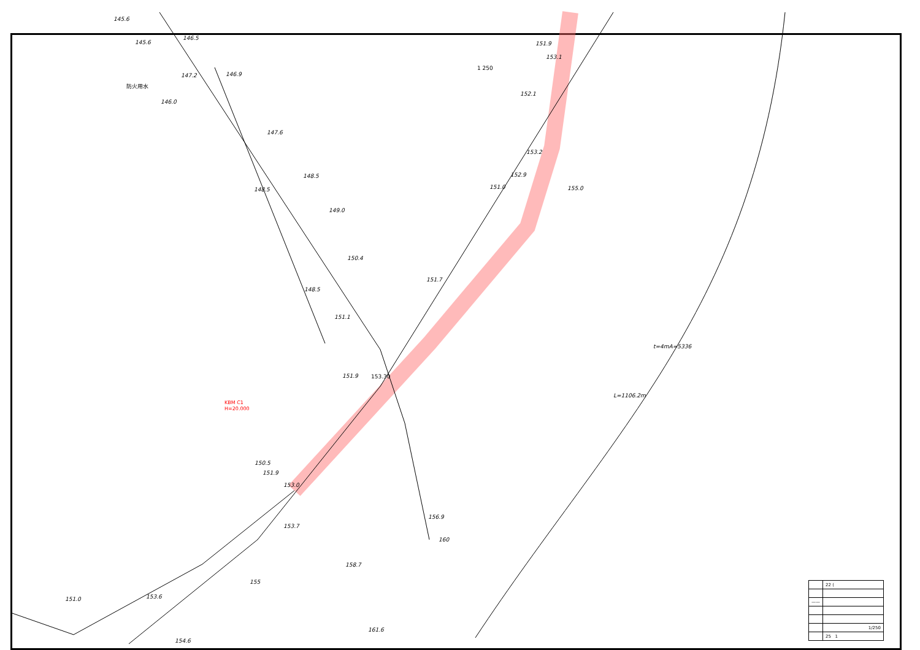1 250
防火用水
145.6
145.6
146.5
147.2 146.9
146.0
147.6
148.5
148.5
149.0
150.4
148.5
151.1
151.9 153.30
151.7
151.0
152.9
153.2
155.0
152.1
151.9
153.1
150.5
151.9
153.0
153.7
156.9
158.7
153.6
151.0
154.6
161.6
155
160
L=1106.2m
t=4mA=5336
KBM C1
H=20.000
| | 22 ( |
| —— | |
| | 1/250 |
| | 25 1 |